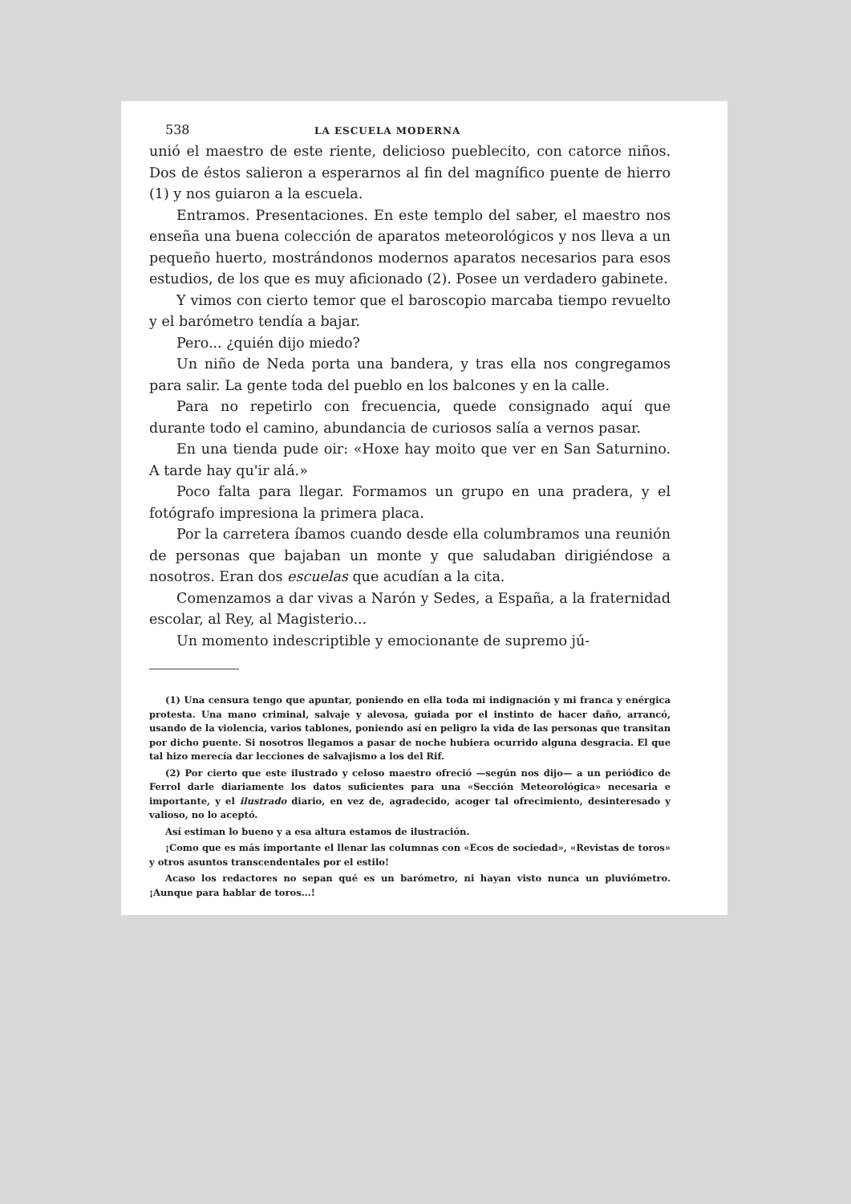538 LA ESCUELA MODERNA
unió el maestro de este riente, delicioso pueblecito, con catorce niños. Dos de éstos salieron a esperarnos al fin del magnífico puente de hierro (1) y nos guiaron a la escuela.
Entramos. Presentaciones. En este templo del saber, el maestro nos enseña una buena colección de aparatos meteorológicos y nos lleva a un pequeño huerto, mostrándonos modernos aparatos necesarios para esos estudios, de los que es muy aficionado (2). Posee un verdadero gabinete.
Y vimos con cierto temor que el baroscopio marcaba tiempo revuelto y el barómetro tendía a bajar.
Pero... ¿quién dijo miedo?
Un niño de Neda porta una bandera, y tras ella nos congregamos para salir. La gente toda del pueblo en los balcones y en la calle.
Para no repetirlo con frecuencia, quede consignado aquí que durante todo el camino, abundancia de curiosos salía a vernos pasar.
En una tienda pude oir: «Hoxe hay moito que ver en San Saturnino. A tarde hay qu'ir alá.»
Poco falta para llegar. Formamos un grupo en una pradera, y el fotógrafo impresiona la primera placa.
Por la carretera íbamos cuando desde ella columbramos una reunión de personas que bajaban un monte y que saludaban dirigiéndose a nosotros. Eran dos escuelas que acudían a la cita.
Comenzamos a dar vivas a Narón y Sedes, a España, a la fraternidad escolar, al Rey, al Magisterio...
Un momento indescriptible y emocionante de supremo jú-
(1) Una censura tengo que apuntar, poniendo en ella toda mi indignación y mi franca y enérgica protesta. Una mano criminal, salvaje y alevosa, guiada por el instinto de hacer daño, arrancó, usando de la violencia, varios tablones, poniendo así en peligro la vida de las personas que transitan por dicho puente. Si nosotros llegamos a pasar de noche hubiera ocurrido alguna desgracia. El que tal hizo merecía dar lecciones de salvajismo a los del Rif.
(2) Por cierto que este ilustrado y celoso maestro ofreció —según nos dijo— a un periódico de Ferrol darle diariamente los datos suficientes para una «Sección Meteorológica» necesaria e importante, y el ilustrado diario, en vez de, agradecido, acoger tal ofrecimiento, desinteresado y valioso, no lo aceptó.
Así estiman lo bueno y a esa altura estamos de ilustración.
¡Como que es más importante el llenar las columnas con «Ecos de sociedad», «Revistas de toros» y otros asuntos transcendentales por el estilo!
Acaso los redactores no sepan qué es un barómetro, ni hayan visto nunca un pluviómetro. ¡Aunque para hablar de toros...!